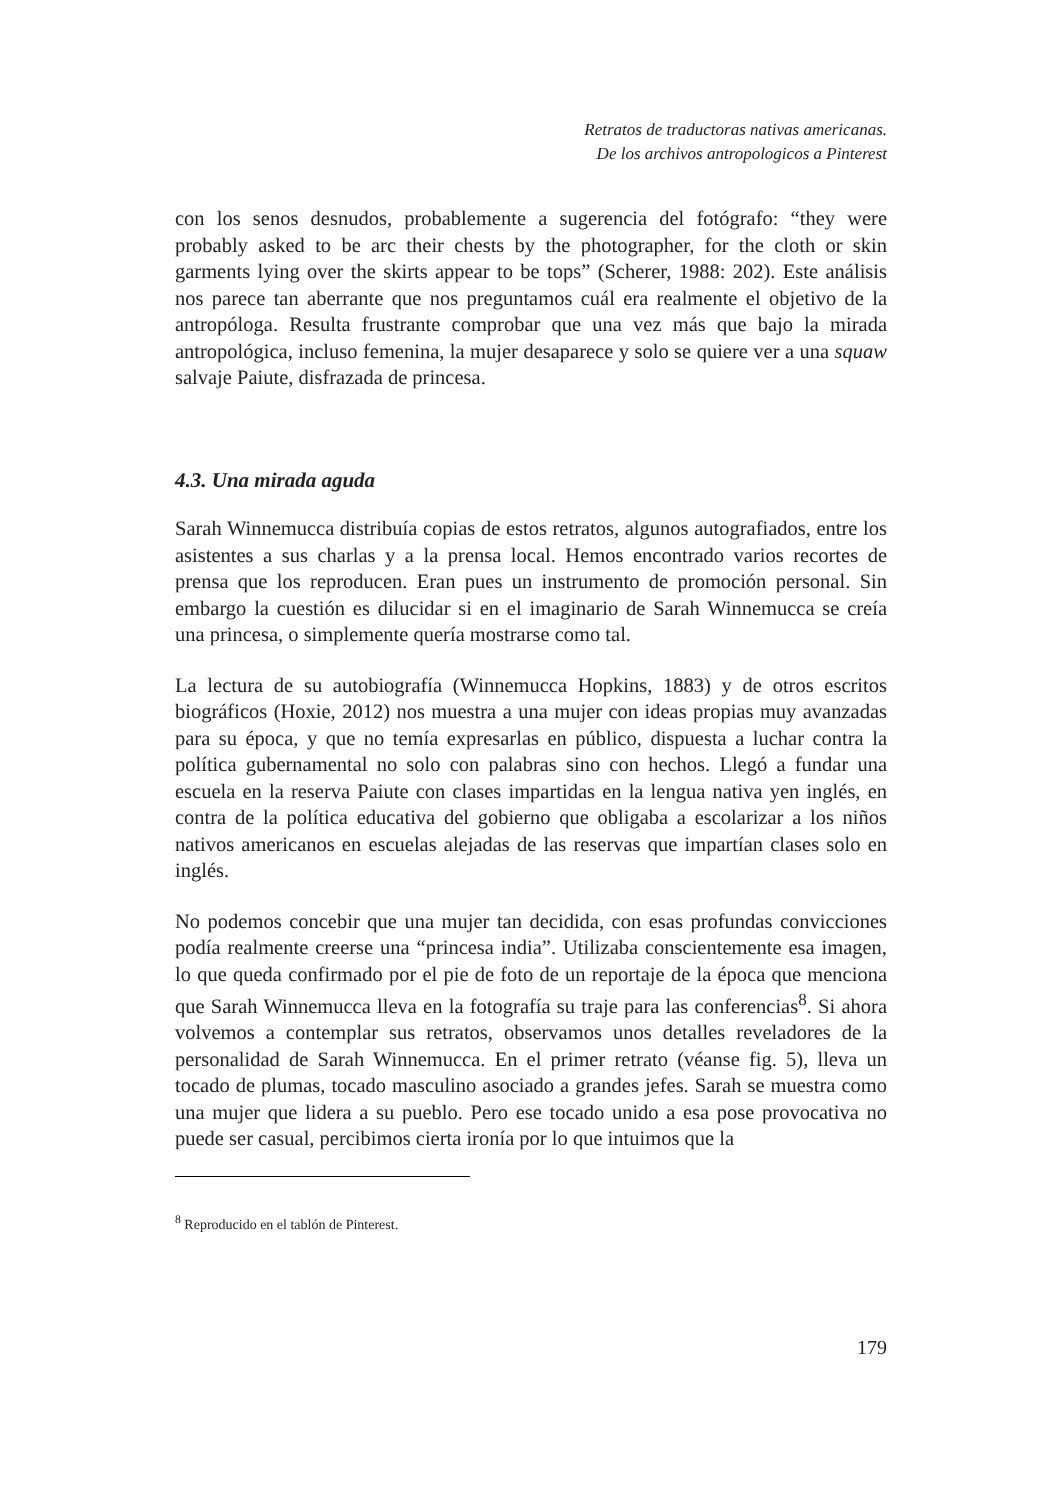Retratos de traductoras nativas americanas.
De los archivos antropologicos a Pinterest
con los senos desnudos, probablemente a sugerencia del fotógrafo: “they were probably asked to be arc their chests by the photographer, for the cloth or skin garments lying over the skirts appear to be tops” (Scherer, 1988: 202). Este análisis nos parece tan aberrante que nos preguntamos cuál era realmente el objetivo de la antropóloga. Resulta frustrante comprobar que una vez más que bajo la mirada antropológica, incluso femenina, la mujer desaparece y solo se quiere ver a una squaw salvaje Paiute, disfrazada de princesa.
4.3. Una mirada aguda
Sarah Winnemucca distribuía copias de estos retratos, algunos autografiados, entre los asistentes a sus charlas y a la prensa local. Hemos encontrado varios recortes de prensa que los reproducen. Eran pues un instrumento de promoción personal. Sin embargo la cuestión es dilucidar si en el imaginario de Sarah Winnemucca se creía una princesa, o simplemente quería mostrarse como tal.
La lectura de su autobiografía (Winnemucca Hopkins, 1883) y de otros escritos biográficos (Hoxie, 2012) nos muestra a una mujer con ideas propias muy avanzadas para su época, y que no temía expresarlas en público, dispuesta a luchar contra la política gubernamental no solo con palabras sino con hechos. Llegó a fundar una escuela en la reserva Paiute con clases impartidas en la lengua nativa yen inglés, en contra de la política educativa del gobierno que obligaba a escolarizar a los niños nativos americanos en escuelas alejadas de las reservas que impartían clases solo en inglés.
No podemos concebir que una mujer tan decidida, con esas profundas convicciones podía realmente creerse una “princesa india”. Utilizaba conscientemente esa imagen, lo que queda confirmado por el pie de foto de un reportaje de la época que menciona que Sarah Winnemucca lleva en la fotografía su traje para las conferencias<sup>8</sup>. Si ahora volvemos a contemplar sus retratos, observamos unos detalles reveladores de la personalidad de Sarah Winnemucca. En el primer retrato (véanse fig. 5), lleva un tocado de plumas, tocado masculino asociado a grandes jefes. Sarah se muestra como una mujer que lidera a su pueblo. Pero ese tocado unido a esa pose provocativa no puede ser casual, percibimos cierta ironía por lo que intuimos que la
<sup>8</sup> Reproducido en el tablón de Pinterest.
179